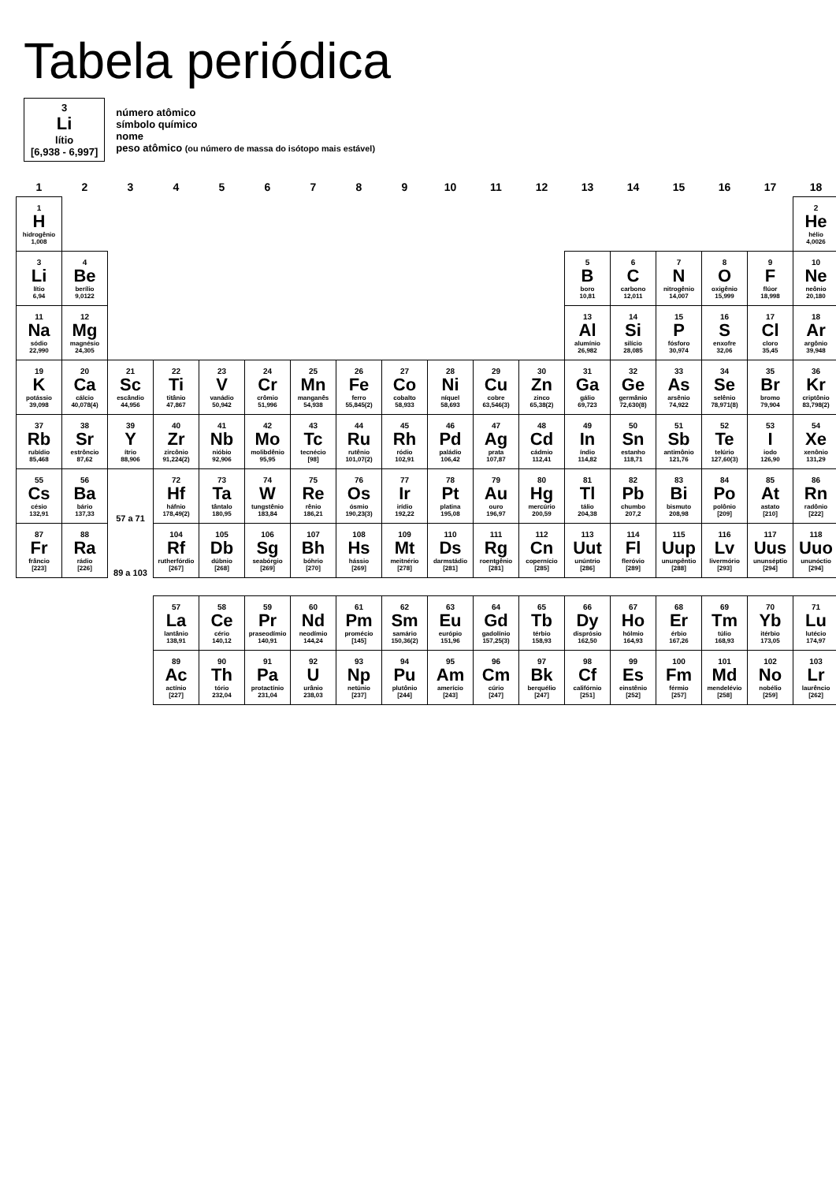Tabela periódica
3
Li
lítio
[6,938 - 6,997]
número atômico
símbolo químico
nome
peso atômico (ou número de massa do isótopo mais estável)
| 1 | 2 | 3 | 4 | 5 | 6 | 7 | 8 | 9 | 10 | 11 | 12 | 13 | 14 | 15 | 16 | 17 | 18 |
| --- | --- | --- | --- | --- | --- | --- | --- | --- | --- | --- | --- | --- | --- | --- | --- | --- | --- |
| 1 H hidrogênio 1,008 | | | | | | | | | | | | | | | | | 2 He hélio 4,0026 |
| 3 Li lítio 6,94 | 4 Be berílio 9,0122 | | | | | | | | | | | 5 B boro 10,81 | 6 C carbono 12,011 | 7 N nitrogênio 14,007 | 8 O oxigênio 15,999 | 9 F flúor 18,998 | 10 Ne neônio 20,180 |
| 11 Na sódio 22,990 | 12 Mg magnésio 24,305 | | | | | | | | | | | 13 Al alumínio 26,982 | 14 Si silício 28,085 | 15 P fósforo 30,974 | 16 S enxofre 32,06 | 17 Cl cloro 35,45 | 18 Ar argônio 39,948 |
| 19 K potássio 39,098 | 20 Ca cálcio 40,078(4) | 21 Sc escândio 44,956 | 22 Ti titânio 47,867 | 23 V vanádio 50,942 | 24 Cr crômio 51,996 | 25 Mn manganês 54,938 | 26 Fe ferro 55,845(2) | 27 Co cobalto 58,933 | 28 Ni níquel 58,693 | 29 Cu cobre 63,546(3) | 30 Zn zinco 65,38(2) | 31 Ga gálio 69,723 | 32 Ge germânio 72,630(8) | 33 As arsênio 74,922 | 34 Se selênio 78,971(8) | 35 Br bromo 79,904 | 36 Kr criptônio 83,798(2) |
| 37 Rb rubídio 85,468 | 38 Sr estrôncio 87,62 | 39 Y ítrio 88,906 | 40 Zr zircônio 91,224(2) | 41 Nb nióbio 92,906 | 42 Mo molibdênio 95,95 | 43 Tc tecnécio [98] | 44 Ru rutênio 101,07(2) | 45 Rh ródio 102,91 | 46 Pd paládio 106,42 | 47 Ag prata 107,87 | 48 Cd cádmio 112,41 | 49 In índio 114,82 | 50 Sn estanho 118,71 | 51 Sb antimônio 121,76 | 52 Te telúrio 127,60(3) | 53 I iodo 126,90 | 54 Xe xenônio 131,29 |
| 55 Cs césio 132,91 | 56 Ba bário 137,33 | 57 a 71 | 72 Hf háfnio 178,49(2) | 73 Ta tântalo 180,95 | 74 W tungstênio 183,84 | 75 Re rênio 186,21 | 76 Os ósmio 190,23(3) | 77 Ir irídio 192,22 | 78 Pt platina 195,08 | 79 Au ouro 196,97 | 80 Hg mercúrio 200,59 | 81 Tl tálio 204,38 | 82 Pb chumbo 207,2 | 83 Bi bismuto 208,98 | 84 Po polônio [209] | 85 At astato [210] | 86 Rn radônio [222] |
| 87 Fr frâncio [223] | 88 Ra rádio [226] | 89 a 103 | 104 Rf rutherfórdio [267] | 105 Db dúbnio [268] | 106 Sg seabórgio [269] | 107 Bh bóhrio [270] | 108 Hs hássio [269] | 109 Mt meitnério [278] | 110 Ds darmstádio [281] | 111 Rg roentgênio [281] | 112 Cn copernício [285] | 113 Uut unúntrio [286] | 114 Fl fleróvio [289] | 115 Uup ununpêntio [288] | 116 Lv livermório [293] | 117 Uus ununséptio [294] | 118 Uuo ununóctio [294] |
| | | | 57 La lantânio 138,91 | 58 Ce cério 140,12 | 59 Pr praseodímio 140,91 | 60 Nd neodímio 144,24 | 61 Pm promécio [145] | 62 Sm samário 150,36(2) | 63 Eu európio 151,96 | 64 Gd gadolínio 157,25(3) | 65 Tb térbio 158,93 | 66 Dy disprósio 162,50 | 67 Ho hólmio 164,93 | 68 Er érbio 167,26 | 69 Tm túlio 168,93 | 70 Yb itérbio 173,05 | 71 Lu lutécio 174,97 |
| | | | 89 Ac actínio [227] | 90 Th tório 232,04 | 91 Pa protactínio 231,04 | 92 U urânio 238,03 | 93 Np netúnio [237] | 94 Pu plutônio [244] | 95 Am amerício [243] | 96 Cm cúrio [247] | 97 Bk berquélio [247] | 98 Cf califórnio [251] | 99 Es einstênio [252] | 100 Fm férmio [257] | 101 Md mendelévio [258] | 102 No nobélio [259] | 103 Lr laurêncio [262] |